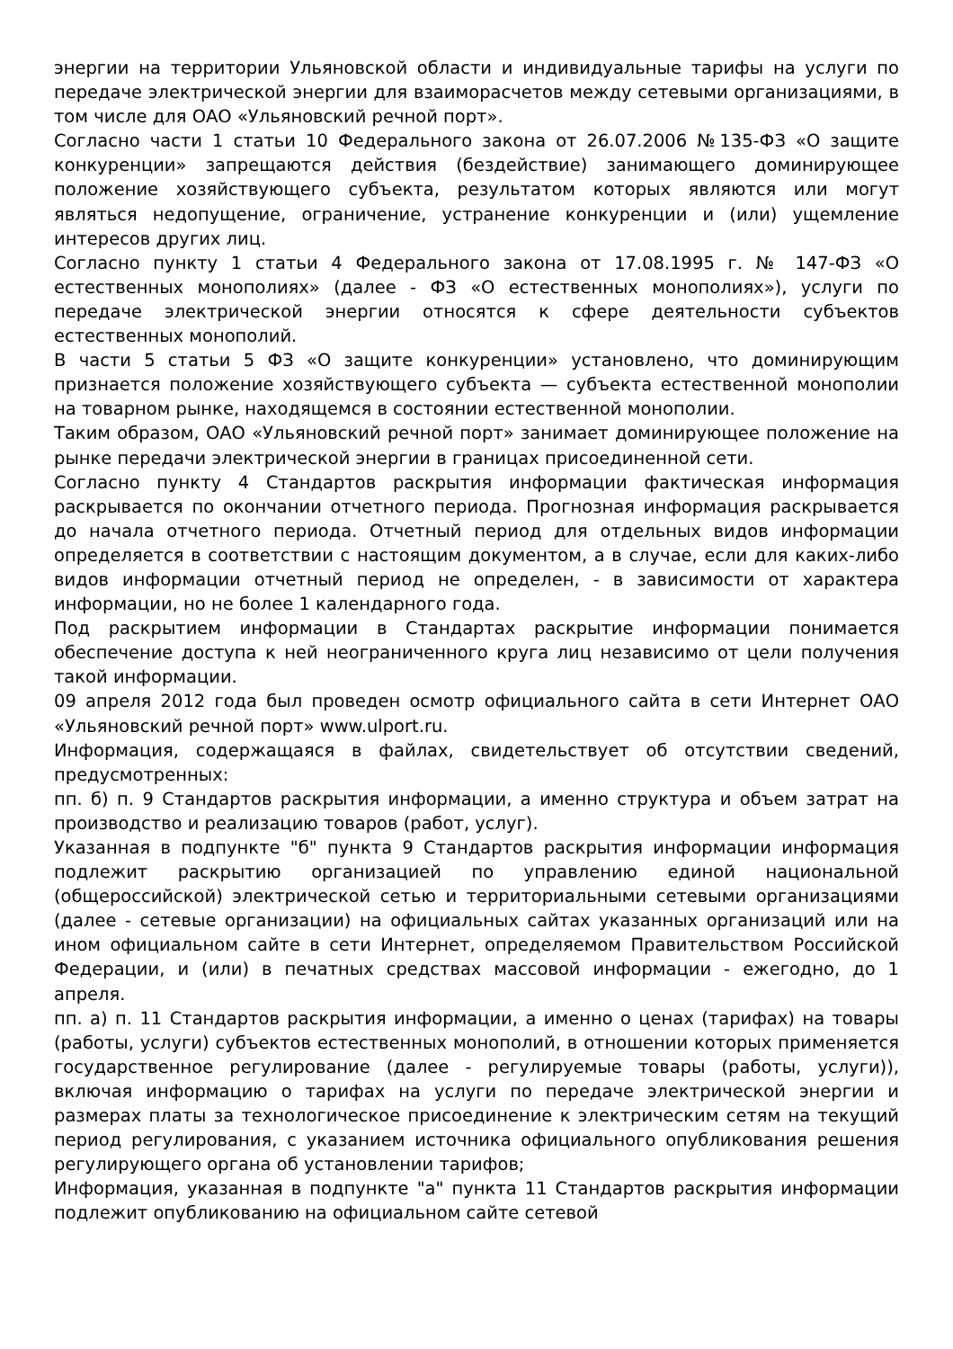энергии на территории Ульяновской области и индивидуальные тарифы на услуги по передаче электрической энергии для взаиморасчетов между сетевыми организациями, в том числе для ОАО «Ульяновский речной порт».
Согласно части 1 статьи 10 Федерального закона от 26.07.2006 №135-ФЗ «О защите конкуренции» запрещаются действия (бездействие) занимающего доминирующее положение хозяйствующего субъекта, результатом которых являются или могут являться недопущение, ограничение, устранение конкуренции и (или) ущемление интересов других лиц.
Согласно пункту 1 статьи 4 Федерального закона от 17.08.1995 г. № 147-ФЗ «О естественных монополиях» (далее - ФЗ «О естественных монополиях»), услуги по передаче электрической энергии относятся к сфере деятельности субъектов естественных монополий.
В части 5 статьи 5 ФЗ «О защите конкуренции» установлено, что доминирующим признается положение хозяйствующего субъекта — субъекта естественной монополии на товарном рынке, находящемся в состоянии естественной монополии.
Таким образом, ОАО «Ульяновский речной порт» занимает доминирующее положение на рынке передачи электрической энергии в границах присоединенной сети.
Согласно пункту 4 Стандартов раскрытия информации фактическая информация раскрывается по окончании отчетного периода. Прогнозная информация раскрывается до начала отчетного периода. Отчетный период для отдельных видов информации определяется в соответствии с настоящим документом, а в случае, если для каких-либо видов информации отчетный период не определен, - в зависимости от характера информации, но не более 1 календарного года.
Под раскрытием информации в Стандартах раскрытие информации понимается обеспечение доступа к ней неограниченного круга лиц независимо от цели получения такой информации.
09 апреля 2012 года был проведен осмотр официального сайта в сети Интернет ОАО «Ульяновский речной порт» www.ulport.ru.
Информация, содержащаяся в файлах, свидетельствует об отсутствии сведений, предусмотренных:
пп. б) п. 9 Стандартов раскрытия информации, а именно структура и объем затрат на производство и реализацию товаров (работ, услуг).
Указанная в подпункте "б" пункта 9 Стандартов раскрытия информации информация подлежит раскрытию организацией по управлению единой национальной (общероссийской) электрической сетью и территориальными сетевыми организациями (далее - сетевые организации) на официальных сайтах указанных организаций или на ином официальном сайте в сети Интернет, определяемом Правительством Российской Федерации, и (или) в печатных средствах массовой информации - ежегодно, до 1 апреля.
пп. а) п. 11 Стандартов раскрытия информации, а именно о ценах (тарифах) на товары (работы, услуги) субъектов естественных монополий, в отношении которых применяется государственное регулирование (далее - регулируемые товары (работы, услуги)), включая информацию о тарифах на услуги по передаче электрической энергии и размерах платы за технологическое присоединение к электрическим сетям на текущий период регулирования, с указанием источника официального опубликования решения регулирующего органа об установлении тарифов;
Информация, указанная в подпункте "а" пункта 11 Стандартов раскрытия информации подлежит опубликованию на официальном сайте сетевой